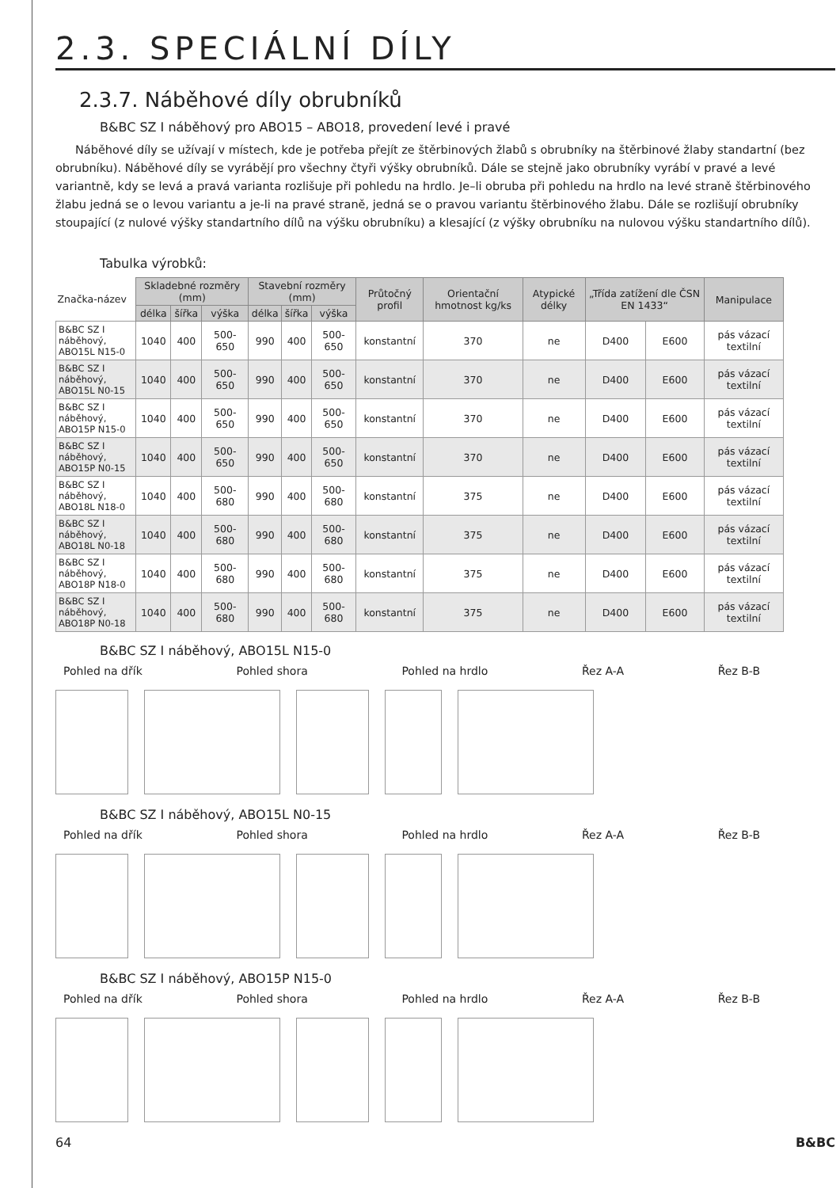2.3. SPECIÁLNÍ DÍLY
2.3.7. Náběhové díly obrubníků
B&BC SZ I náběhový pro ABO15 – ABO18, provedení levé i pravé
Náběhové díly se užívají v místech, kde je potřeba přejít ze štěrbinových žlabů s obrubníky na štěrbinové žlaby standartní (bez obrubníku). Náběhové díly se vyrábějí pro všechny čtyři výšky obrubníků. Dále se stejně jako obrubníky vyrábí v pravé a levé variantně, kdy se levá a pravá varianta rozlišuje při pohledu na hrdlo. Je–li obruba při pohledu na hrdlo na levé straně štěrbinového žlabu jedná se o levou variantu a je-li na pravé straně, jedná se o pravou variantu štěrbinového žlabu. Dále se rozlišují obrubníky stoupající (z nulové výšky standartního dílů na výšku obrubníku) a klesající (z výšky obrubníku na nulovou výšku standartního dílů).
Tabulka výrobků:
| Značka-název | Skladebné rozměry (mm) | | | Stavební rozměry (mm) | | | Průtočný profil | Orientační hmotnost kg/ks | Atypické délky | „Třída zatížení dle ČSN EN 1433“ | | Manipulace |
| --- | --- | --- | --- | --- | --- | --- | --- | --- | --- | --- | --- | --- |
| | délka | šířka | výška | délka | šířka | výška | | | | | | |
| B&BC SZ I náběhový, ABO15L N15-0 | 1040 | 400 | 500-650 | 990 | 400 | 500-650 | konstantní | 370 | ne | D400 | E600 | pás vázací textilní |
| B&BC SZ I náběhový, ABO15L N0-15 | 1040 | 400 | 500-650 | 990 | 400 | 500-650 | konstantní | 370 | ne | D400 | E600 | pás vázací textilní |
| B&BC SZ I náběhový, ABO15P N15-0 | 1040 | 400 | 500-650 | 990 | 400 | 500-650 | konstantní | 370 | ne | D400 | E600 | pás vázací textilní |
| B&BC SZ I náběhový, ABO15P N0-15 | 1040 | 400 | 500-650 | 990 | 400 | 500-650 | konstantní | 370 | ne | D400 | E600 | pás vázací textilní |
| B&BC SZ I náběhový, ABO18L N18-0 | 1040 | 400 | 500-680 | 990 | 400 | 500-680 | konstantní | 375 | ne | D400 | E600 | pás vázací textilní |
| B&BC SZ I náběhový, ABO18L N0-18 | 1040 | 400 | 500-680 | 990 | 400 | 500-680 | konstantní | 375 | ne | D400 | E600 | pás vázací textilní |
| B&BC SZ I náběhový, ABO18P N18-0 | 1040 | 400 | 500-680 | 990 | 400 | 500-680 | konstantní | 375 | ne | D400 | E600 | pás vázací textilní |
| B&BC SZ I náběhový, ABO18P N0-18 | 1040 | 400 | 500-680 | 990 | 400 | 500-680 | konstantní | 375 | ne | D400 | E600 | pás vázací textilní |
B&BC SZ I náběhový, ABO15L N15-0
Pohled na dřík Pohled shora Pohled na hrdlo Řez A-A Řez B-B
B&BC SZ I náběhový, ABO15L N0-15
Pohled na dřík Pohled shora Pohled na hrdlo Řez A-A Řez B-B
B&BC SZ I náběhový, ABO15P N15-0
Pohled na dřík Pohled shora Pohled na hrdlo Řez A-A Řez B-B
64 B&BC